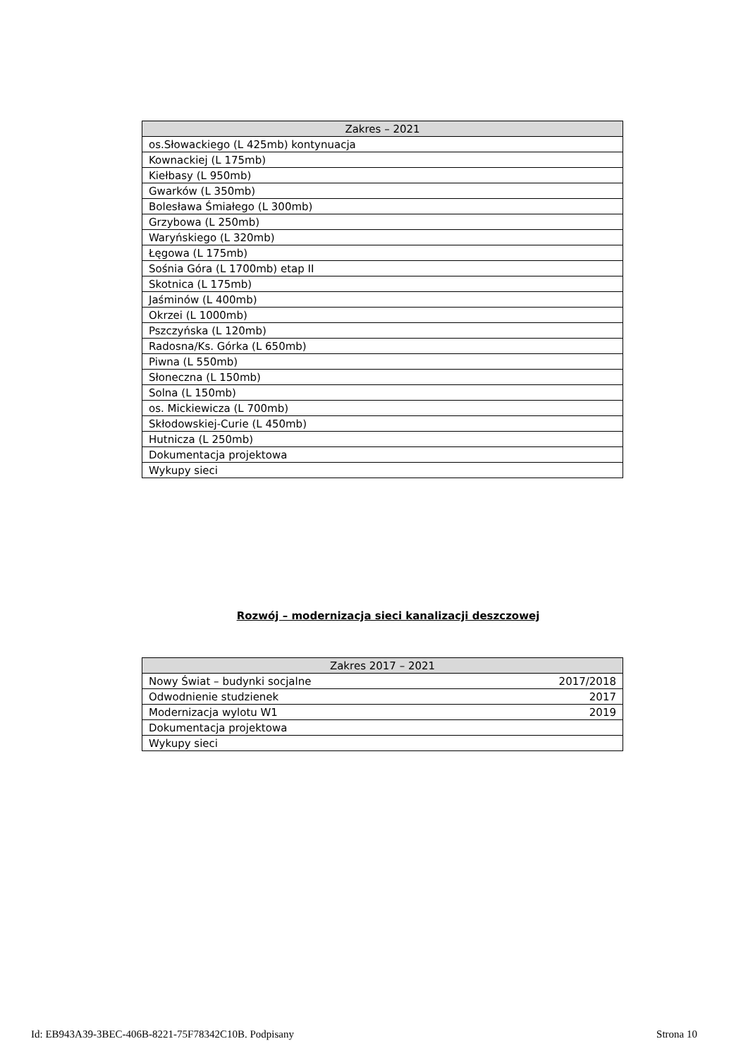| Zakres – 2021 |
| --- |
| os.Słowackiego (L 425mb) kontynuacja |
| Kownackiej (L 175mb) |
| Kiełbasy (L 950mb) |
| Gwarków (L 350mb) |
| Bolesława Śmiałego (L 300mb) |
| Grzybowa (L 250mb) |
| Waryńskiego (L 320mb) |
| Łęgowa (L 175mb) |
| Sośnia Góra (L 1700mb) etap II |
| Skotnica (L 175mb) |
| Jaśminów (L 400mb) |
| Okrzei (L 1000mb) |
| Pszczyńska (L 120mb) |
| Radosna/Ks. Górka (L 650mb) |
| Piwna (L 550mb) |
| Słoneczna (L 150mb) |
| Solna (L 150mb) |
| os. Mickiewicza (L 700mb) |
| Skłodowskiej-Curie (L 450mb) |
| Hutnicza (L 250mb) |
| Dokumentacja projektowa |
| Wykupy sieci |
Rozwój – modernizacja sieci kanalizacji deszczowej
| Zakres 2017 – 2021 | |
| --- | --- |
| Nowy Świat – budynki socjalne | 2017/2018 |
| Odwodnienie studzienek | 2017 |
| Modernizacja wylotu W1 | 2019 |
| Dokumentacja projektowa | |
| Wykupy sieci | |
Id: EB943A39-3BEC-406B-8221-75F78342C10B. Podpisany Strona 10